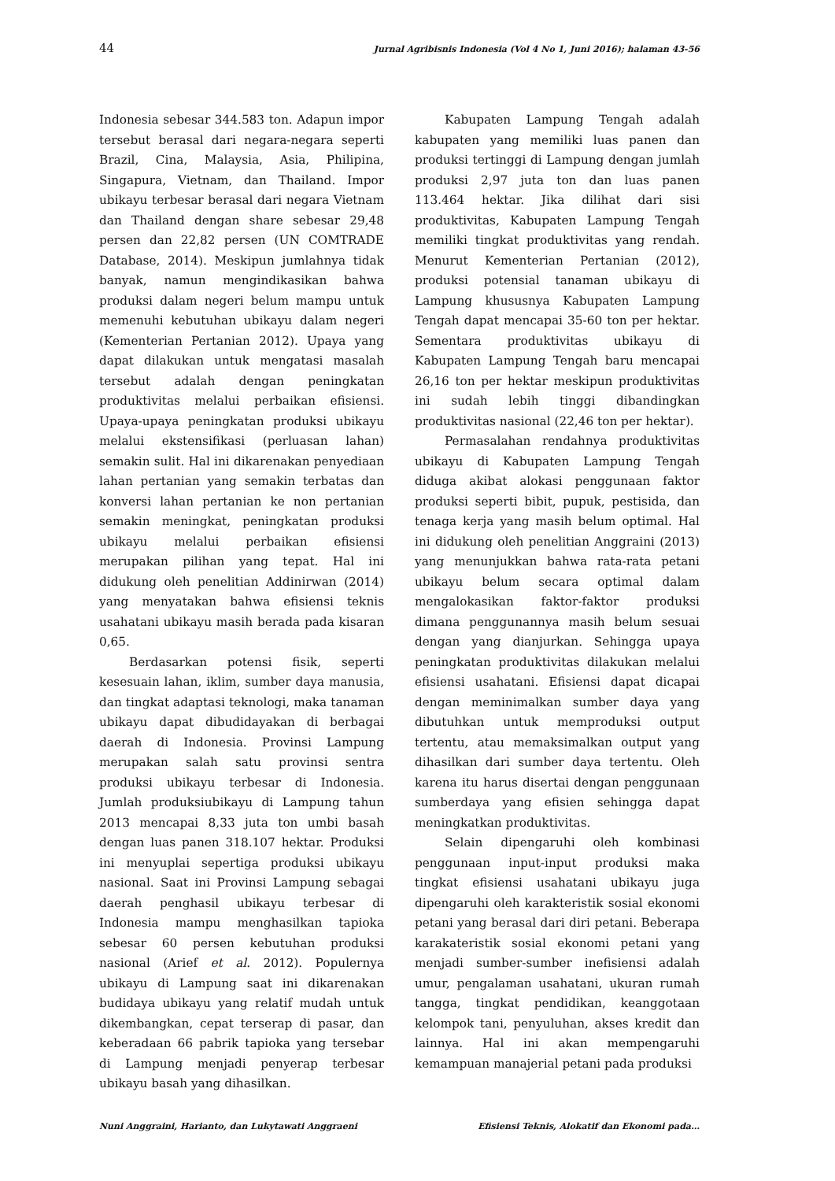44 Jurnal Agribisnis Indonesia (Vol 4 No 1, Juni 2016); halaman 43-56
Indonesia sebesar 344.583 ton. Adapun impor tersebut berasal dari negara-negara seperti Brazil, Cina, Malaysia, Asia, Philipina, Singapura, Vietnam, dan Thailand. Impor ubikayu terbesar berasal dari negara Vietnam dan Thailand dengan share sebesar 29,48 persen dan 22,82 persen (UN COMTRADE Database, 2014). Meskipun jumlahnya tidak banyak, namun mengindikasikan bahwa produksi dalam negeri belum mampu untuk memenuhi kebutuhan ubikayu dalam negeri (Kementerian Pertanian 2012). Upaya yang dapat dilakukan untuk mengatasi masalah tersebut adalah dengan peningkatan produktivitas melalui perbaikan efisiensi. Upaya-upaya peningkatan produksi ubikayu melalui ekstensifikasi (perluasan lahan) semakin sulit. Hal ini dikarenakan penyediaan lahan pertanian yang semakin terbatas dan konversi lahan pertanian ke non pertanian semakin meningkat, peningkatan produksi ubikayu melalui perbaikan efisiensi merupakan pilihan yang tepat. Hal ini didukung oleh penelitian Addinirwan (2014) yang menyatakan bahwa efisiensi teknis usahatani ubikayu masih berada pada kisaran 0,65.
Berdasarkan potensi fisik, seperti kesesuain lahan, iklim, sumber daya manusia, dan tingkat adaptasi teknologi, maka tanaman ubikayu dapat dibudidayakan di berbagai daerah di Indonesia. Provinsi Lampung merupakan salah satu provinsi sentra produksi ubikayu terbesar di Indonesia. Jumlah produksiubikayu di Lampung tahun 2013 mencapai 8,33 juta ton umbi basah dengan luas panen 318.107 hektar. Produksi ini menyuplai sepertiga produksi ubikayu nasional. Saat ini Provinsi Lampung sebagai daerah penghasil ubikayu terbesar di Indonesia mampu menghasilkan tapioka sebesar 60 persen kebutuhan produksi nasional (Arief et al. 2012). Populernya ubikayu di Lampung saat ini dikarenakan budidaya ubikayu yang relatif mudah untuk dikembangkan, cepat terserap di pasar, dan keberadaan 66 pabrik tapioka yang tersebar di Lampung menjadi penyerap terbesar ubikayu basah yang dihasilkan.
Kabupaten Lampung Tengah adalah kabupaten yang memiliki luas panen dan produksi tertinggi di Lampung dengan jumlah produksi 2,97 juta ton dan luas panen 113.464 hektar. Jika dilihat dari sisi produktivitas, Kabupaten Lampung Tengah memiliki tingkat produktivitas yang rendah. Menurut Kementerian Pertanian (2012), produksi potensial tanaman ubikayu di Lampung khususnya Kabupaten Lampung Tengah dapat mencapai 35-60 ton per hektar. Sementara produktivitas ubikayu di Kabupaten Lampung Tengah baru mencapai 26,16 ton per hektar meskipun produktivitas ini sudah lebih tinggi dibandingkan produktivitas nasional (22,46 ton per hektar).
Permasalahan rendahnya produktivitas ubikayu di Kabupaten Lampung Tengah diduga akibat alokasi penggunaan faktor produksi seperti bibit, pupuk, pestisida, dan tenaga kerja yang masih belum optimal. Hal ini didukung oleh penelitian Anggraini (2013) yang menunjukkan bahwa rata-rata petani ubikayu belum secara optimal dalam mengalokasikan faktor-faktor produksi dimana penggunannya masih belum sesuai dengan yang dianjurkan. Sehingga upaya peningkatan produktivitas dilakukan melalui efisiensi usahatani. Efisiensi dapat dicapai dengan meminimalkan sumber daya yang dibutuhkan untuk memproduksi output tertentu, atau memaksimalkan output yang dihasilkan dari sumber daya tertentu. Oleh karena itu harus disertai dengan penggunaan sumberdaya yang efisien sehingga dapat meningkatkan produktivitas.
Selain dipengaruhi oleh kombinasi penggunaan input-input produksi maka tingkat efisiensi usahatani ubikayu juga dipengaruhi oleh karakteristik sosial ekonomi petani yang berasal dari diri petani. Beberapa karakateristik sosial ekonomi petani yang menjadi sumber-sumber inefisiensi adalah umur, pengalaman usahatani, ukuran rumah tangga, tingkat pendidikan, keanggotaan kelompok tani, penyuluhan, akses kredit dan lainnya. Hal ini akan mempengaruhi kemampuan manajerial petani pada produksi
Nuni Anggraini, Harianto, dan Lukytawati Anggraeni Efisiensi Teknis, Alokatif dan Ekonomi pada…